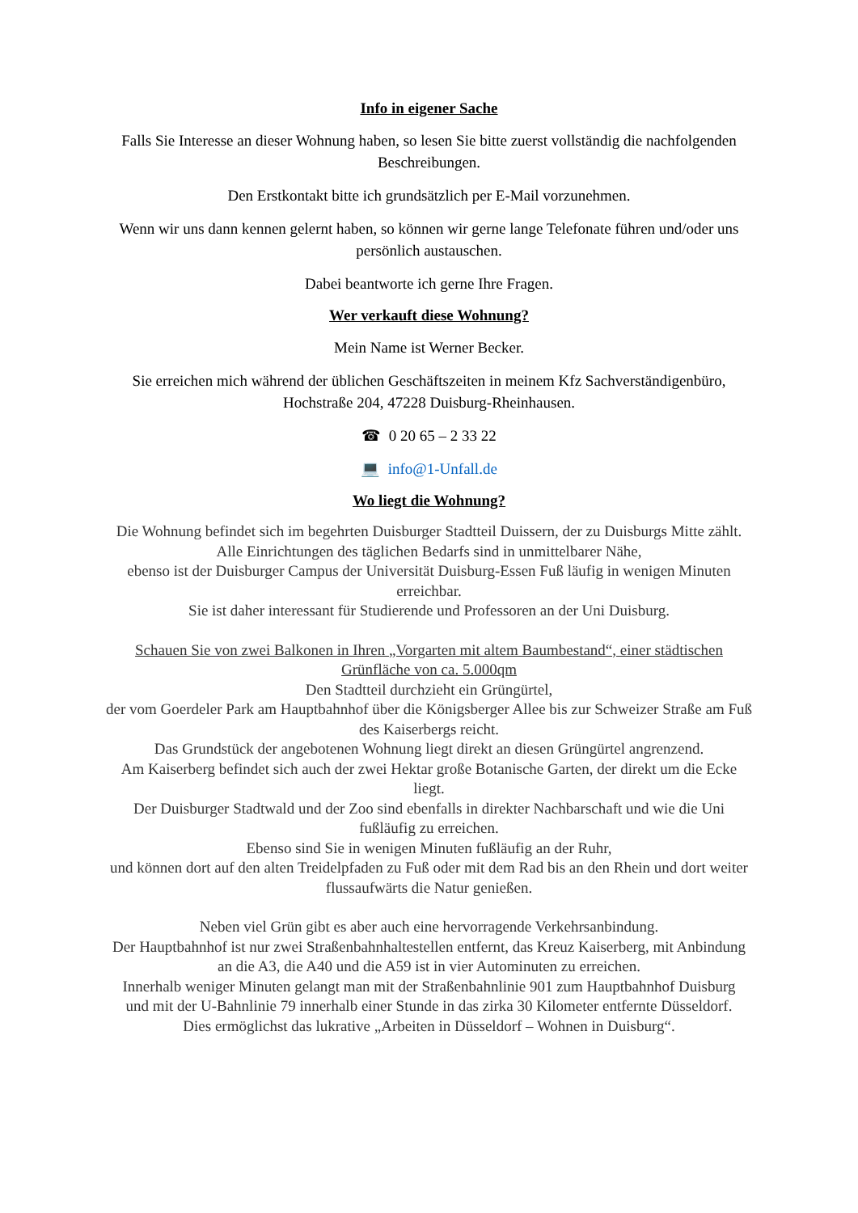Info in eigener Sache
Falls Sie Interesse an dieser Wohnung haben, so lesen Sie bitte zuerst vollständig die nachfolgenden Beschreibungen.
Den Erstkontakt bitte ich grundsätzlich per E-Mail vorzunehmen.
Wenn wir uns dann kennen gelernt haben, so können wir gerne lange Telefonate führen und/oder uns persönlich austauschen.
Dabei beantworte ich gerne Ihre Fragen.
Wer verkauft diese Wohnung?
Mein Name ist Werner Becker.
Sie erreichen mich während der üblichen Geschäftszeiten in meinem Kfz Sachverständigenbüro, Hochstraße 204, 47228 Duisburg-Rheinhausen.
☎ 0 20 65 – 2 33 22
💻 info@1-Unfall.de
Wo liegt die Wohnung?
Die Wohnung befindet sich im begehrten Duisburger Stadtteil Duissern, der zu Duisburgs Mitte zählt.
Alle Einrichtungen des täglichen Bedarfs sind in unmittelbarer Nähe,
ebenso ist der Duisburger Campus der Universität Duisburg-Essen Fuß läufig in wenigen Minuten erreichbar.
Sie ist daher interessant für Studierende und Professoren an der Uni Duisburg.
Schauen Sie von zwei Balkonen in Ihren „Vorgarten mit altem Baumbestand“, einer städtischen Grünfläche von ca. 5.000qm
Den Stadtteil durchzieht ein Grüngürtel,
der vom Goerdeler Park am Hauptbahnhof über die Königsberger Allee bis zur Schweizer Straße am Fuß des Kaiserbergs reicht.
Das Grundstück der angebotenen Wohnung liegt direkt an diesen Grüngürtel angrenzend.
Am Kaiserberg befindet sich auch der zwei Hektar große Botanische Garten, der direkt um die Ecke liegt.
Der Duisburger Stadtwald und der Zoo sind ebenfalls in direkter Nachbarschaft und wie die Uni fußläufig zu erreichen.
Ebenso sind Sie in wenigen Minuten fußläufig an der Ruhr,
und können dort auf den alten Treidelpfaden zu Fuß oder mit dem Rad bis an den Rhein und dort weiter flussaufwärts die Natur genießen.
Neben viel Grün gibt es aber auch eine hervorragende Verkehrsanbindung.
Der Hauptbahnhof ist nur zwei Straßenbahnhaltestellen entfernt, das Kreuz Kaiserberg, mit Anbindung an die A3, die A40 und die A59 ist in vier Autominuten zu erreichen.
Innerhalb weniger Minuten gelangt man mit der Straßenbahnlinie 901 zum Hauptbahnhof Duisburg
und mit der U-Bahnlinie 79 innerhalb einer Stunde in das zirka 30 Kilometer entfernte Düsseldorf.
Dies ermöglichst das lukrative „Arbeiten in Düsseldorf – Wohnen in Duisburg“.